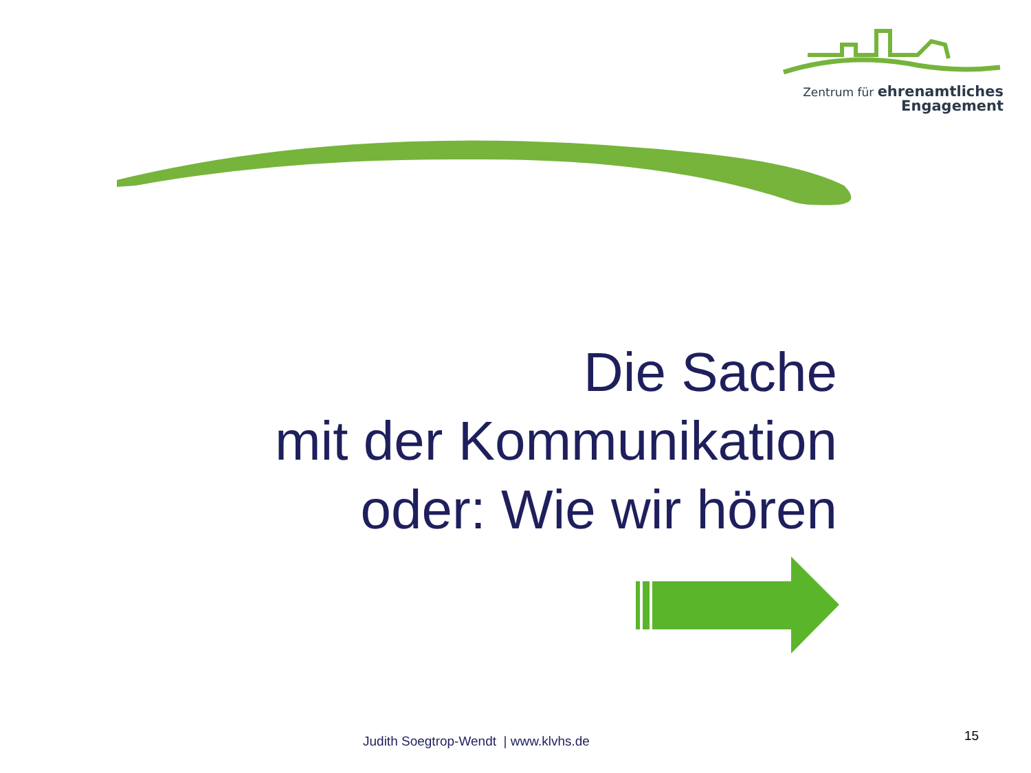Zentrum für ehrenamtliches
Engagement
Die Sache
mit der Kommunikation
oder: Wie wir hören
Judith Soegtrop-Wendt | www.klvhs.de 15